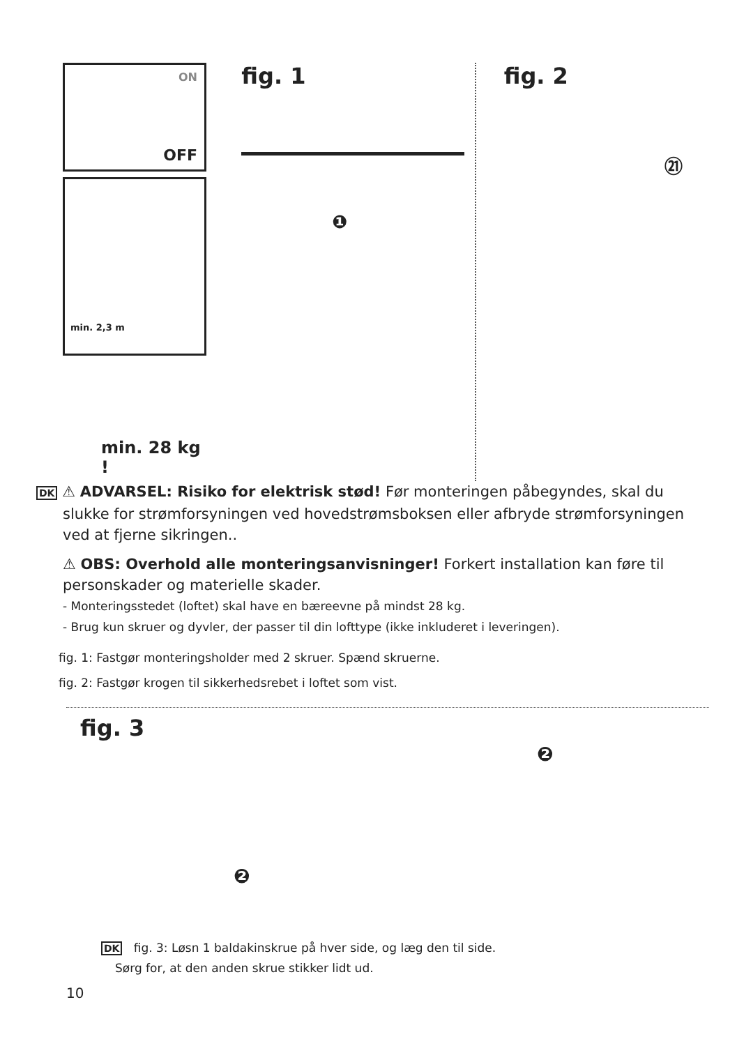ON
OFF
min. 2,3 m
min. 28 kg !
fig. 1
❶
fig. 2
㉑
DK ⚠ ADVARSEL: Risiko for elektrisk stød! Før monteringen påbegyndes, skal du slukke for strømforsyningen ved hovedstrømsboksen eller afbryde strømforsyningen ved at fjerne sikringen..
⚠ OBS: Overhold alle monteringsanvisninger! Forkert installation kan føre til personskader og materielle skader.
- Monteringsstedet (loftet) skal have en bæreevne på mindst 28 kg.
- Brug kun skruer og dyvler, der passer til din lofttype (ikke inkluderet i leveringen).
fig. 1: Fastgør monteringsholder med 2 skruer. Spænd skruerne.
fig. 2: Fastgør krogen til sikkerhedsrebet i loftet som vist.
fig. 3
❷
❷
DK fig. 3: Løsn 1 baldakinskrue på hver side, og læg den til side.
Sørg for, at den anden skrue stikker lidt ud.
10